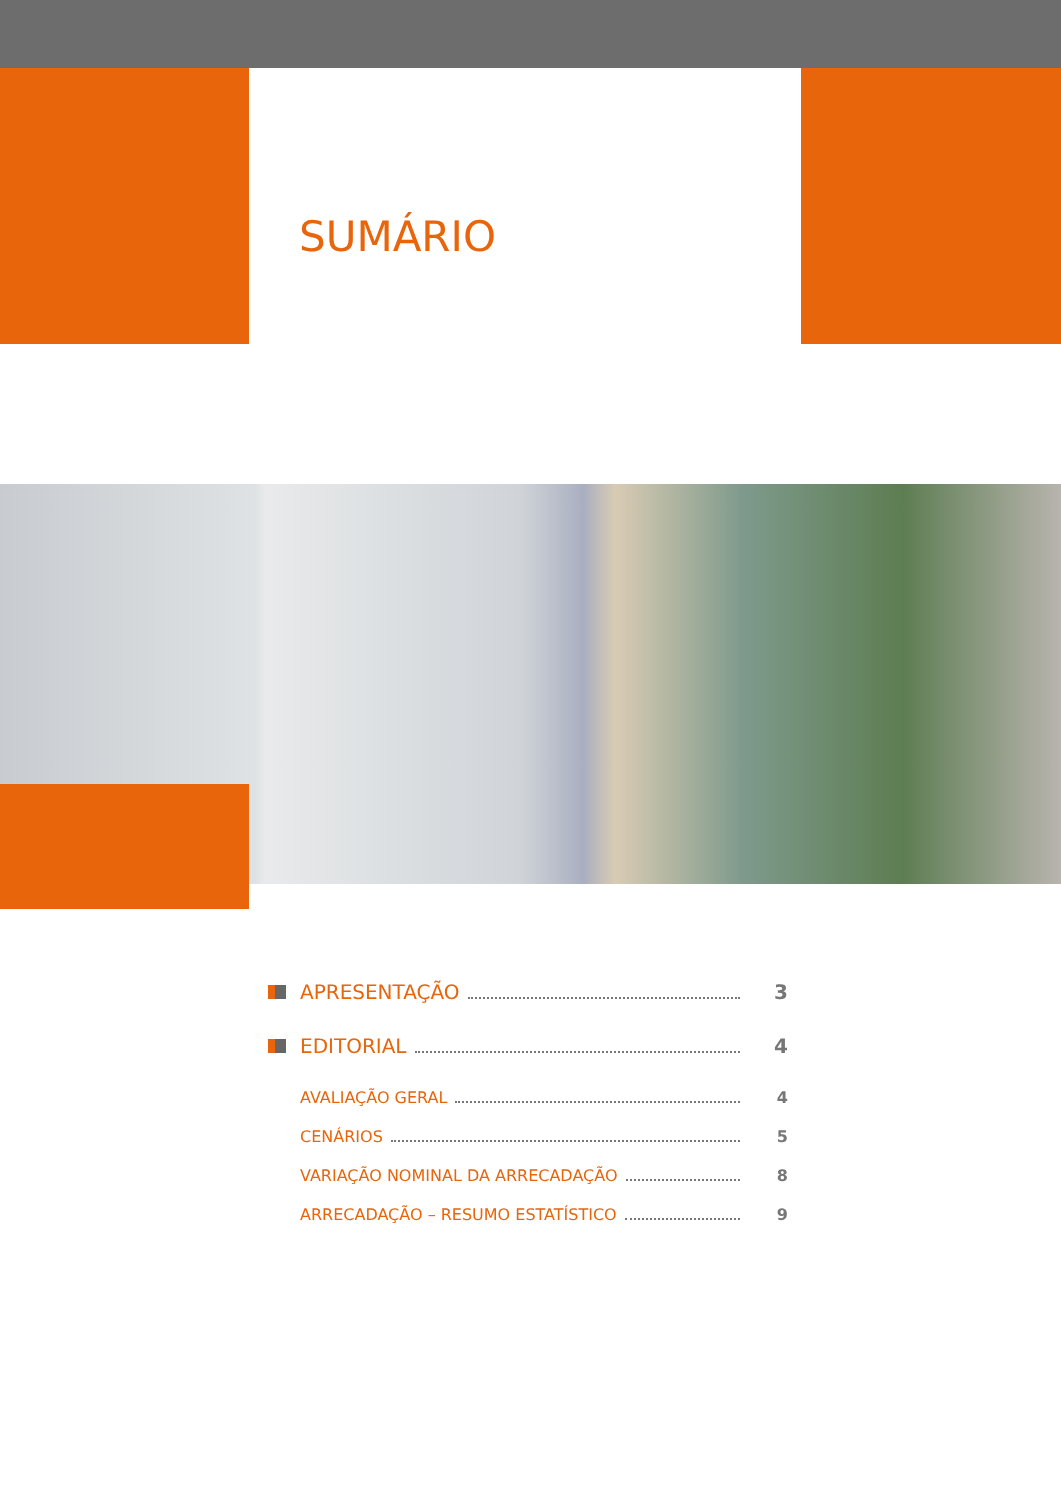SUMÁRIO
APRESENTAÇÃO 3
EDITORIAL 4
AVALIAÇÃO GERAL 4
CENÁRIOS 5
VARIAÇÃO NOMINAL DA ARRECADAÇÃO 8
ARRECADAÇÃO – RESUMO ESTATÍSTICO 9